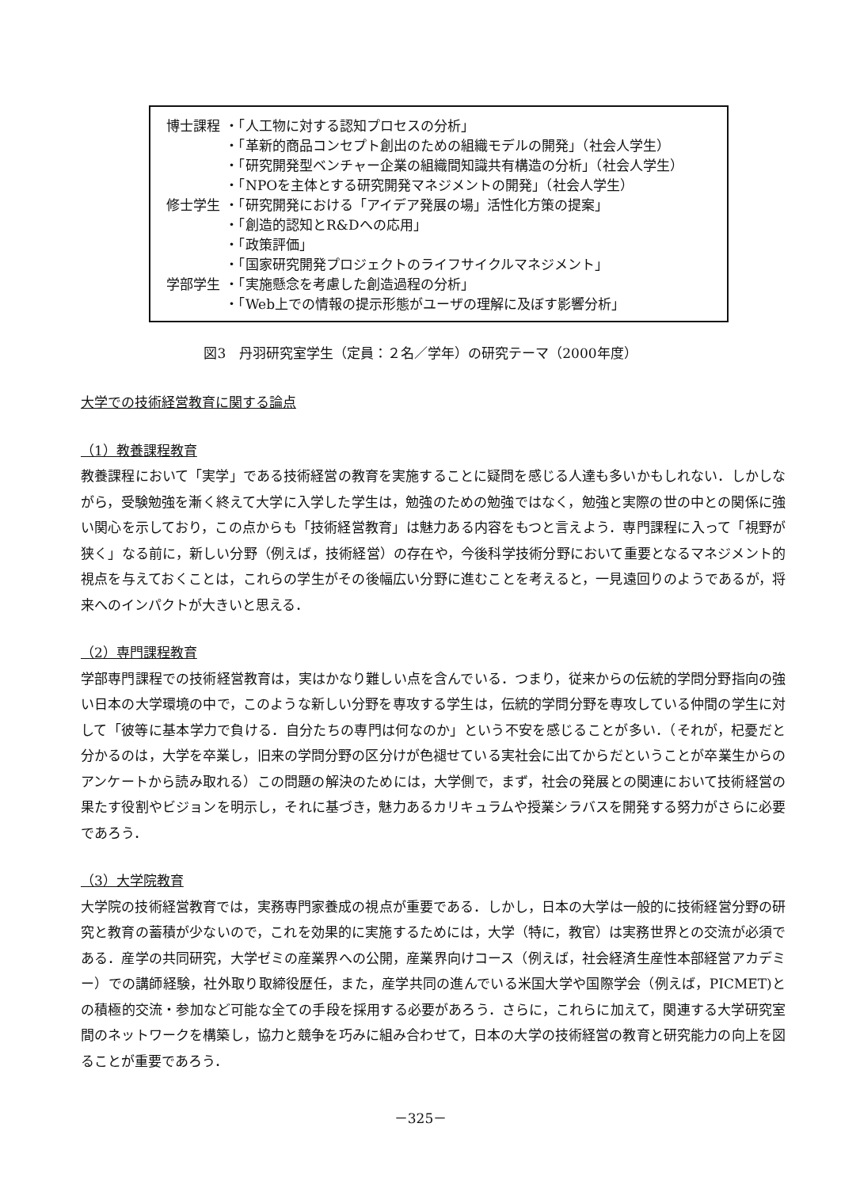| 博士課程 | ・「人工物に対する認知プロセスの分析」 |
| | ・「革新的商品コンセプト創出のための組織モデルの開発」（社会人学生） |
| | ・「研究開発型ベンチャー企業の組織間知識共有構造の分析」（社会人学生） |
| | ・「NPOを主体とする研究開発マネジメントの開発」（社会人学生） |
| 修士学生 | ・「研究開発における「アイデア発展の場」活性化方策の提案」 |
| | ・「創造的認知とR&Dへの応用」 |
| | ・「政策評価」 |
| | ・「国家研究開発プロジェクトのライフサイクルマネジメント」 |
| 学部学生 | ・「実施懸念を考慮した創造過程の分析」 |
| | ・「Web上での情報の提示形態がユーザの理解に及ぼす影響分析」 |
図3　丹羽研究室学生（定員：２名／学年）の研究テーマ（2000年度）
大学での技術経営教育に関する論点
（1）教養課程教育
教養課程において「実学」である技術経営の教育を実施することに疑問を感じる人達も多いかもしれない．しかしながら，受験勉強を漸く終えて大学に入学した学生は，勉強のための勉強ではなく，勉強と実際の世の中との関係に強い関心を示しており，この点からも「技術経営教育」は魅力ある内容をもつと言えよう．専門課程に入って「視野が狭く」なる前に，新しい分野（例えば，技術経営）の存在や，今後科学技術分野において重要となるマネジメント的視点を与えておくことは，これらの学生がその後幅広い分野に進むことを考えると，一見遠回りのようであるが，将来へのインパクトが大きいと思える．
（2）専門課程教育
学部専門課程での技術経営教育は，実はかなり難しい点を含んでいる．つまり，従来からの伝統的学問分野指向の強い日本の大学環境の中で，このような新しい分野を専攻する学生は，伝統的学問分野を専攻している仲間の学生に対して「彼等に基本学力で負ける．自分たちの専門は何なのか」という不安を感じることが多い．（それが，杞憂だと分かるのは，大学を卒業し，旧来の学問分野の区分けが色褪せている実社会に出てからだということが卒業生からのアンケートから読み取れる）この問題の解決のためには，大学側で，まず，社会の発展との関連において技術経営の果たす役割やビジョンを明示し，それに基づき，魅力あるカリキュラムや授業シラバスを開発する努力がさらに必要であろう．
（3）大学院教育
大学院の技術経営教育では，実務専門家養成の視点が重要である．しかし，日本の大学は一般的に技術経営分野の研究と教育の蓄積が少ないので，これを効果的に実施するためには，大学（特に，教官）は実務世界との交流が必須である．産学の共同研究，大学ゼミの産業界への公開，産業界向けコース（例えば，社会経済生産性本部経営アカデミー）での講師経験，社外取り取締役歴任，また，産学共同の進んでいる米国大学や国際学会（例えば，PICMET)との積極的交流・参加など可能な全ての手段を採用する必要があろう．さらに，これらに加えて，関連する大学研究室間のネットワークを構築し，協力と競争を巧みに組み合わせて，日本の大学の技術経営の教育と研究能力の向上を図ることが重要であろう．
－325－